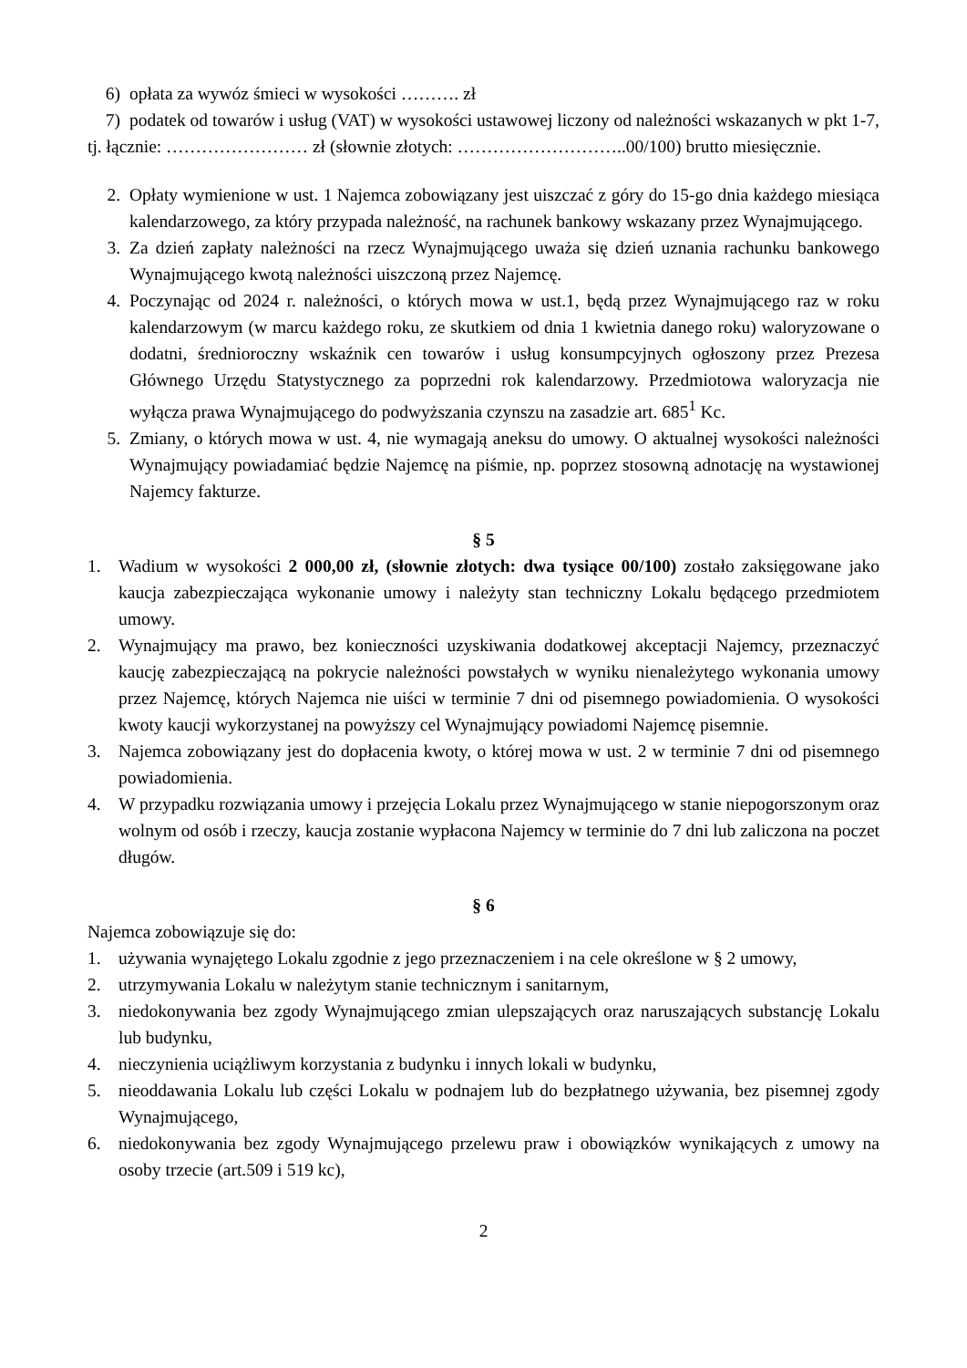6) opłata za wywóz śmieci w wysokości ………. zł
7) podatek od towarów i usług (VAT) w wysokości ustawowej liczony od należności wskazanych w pkt 1-7,
tj. łącznie: …………………… zł (słownie złotych: ………………………..00/100) brutto miesięcznie.
2. Opłaty wymienione w ust. 1 Najemca zobowiązany jest uiszczać z góry do 15-go dnia każdego miesiąca kalendarzowego, za który przypada należność, na rachunek bankowy wskazany przez Wynajmującego.
3. Za dzień zapłaty należności na rzecz Wynajmującego uważa się dzień uznania rachunku bankowego Wynajmującego kwotą należności uiszczoną przez Najemcę.
4. Poczynając od 2024 r. należności, o których mowa w ust.1, będą przez Wynajmującego raz w roku kalendarzowym (w marcu każdego roku, ze skutkiem od dnia 1 kwietnia danego roku) waloryzowane o dodatni, średnioroczny wskaźnik cen towarów i usług konsumpcyjnych ogłoszony przez Prezesa Głównego Urzędu Statystycznego za poprzedni rok kalendarzowy. Przedmiotowa waloryzacja nie wyłącza prawa Wynajmującego do podwyższania czynszu na zasadzie art. 685<sup>1</sup> Kc.
5. Zmiany, o których mowa w ust. 4, nie wymagają aneksu do umowy. O aktualnej wysokości należności Wynajmujący powiadamiać będzie Najemcę na piśmie, np. poprzez stosowną adnotację na wystawionej Najemcy fakturze.
§ 5
1. Wadium w wysokości 2 000,00 zł, (słownie złotych: dwa tysiące 00/100) zostało zaksięgowane jako kaucja zabezpieczająca wykonanie umowy i należyty stan techniczny Lokalu będącego przedmiotem umowy.
2. Wynajmujący ma prawo, bez konieczności uzyskiwania dodatkowej akceptacji Najemcy, przeznaczyć kaucję zabezpieczającą na pokrycie należności powstałych w wyniku nienależytego wykonania umowy przez Najemcę, których Najemca nie uiści w terminie 7 dni od pisemnego powiadomienia. O wysokości kwoty kaucji wykorzystanej na powyższy cel Wynajmujący powiadomi Najemcę pisemnie.
3. Najemca zobowiązany jest do dopłacenia kwoty, o której mowa w ust. 2 w terminie 7 dni od pisemnego powiadomienia.
4. W przypadku rozwiązania umowy i przejęcia Lokalu przez Wynajmującego w stanie niepogorszonym oraz wolnym od osób i rzeczy, kaucja zostanie wypłacona Najemcy w terminie do 7 dni lub zaliczona na poczet długów.
§ 6
Najemca zobowiązuje się do:
1. używania wynajętego Lokalu zgodnie z jego przeznaczeniem i na cele określone w § 2 umowy,
2. utrzymywania Lokalu w należytym stanie technicznym i sanitarnym,
3. niedokonywania bez zgody Wynajmującego zmian ulepszających oraz naruszających substancję Lokalu lub budynku,
4. nieczynienia uciążliwym korzystania z budynku i innych lokali w budynku,
5. nieoddawania Lokalu lub części Lokalu w podnajem lub do bezpłatnego używania, bez pisemnej zgody Wynajmującego,
6. niedokonywania bez zgody Wynajmującego przelewu praw i obowiązków wynikających z umowy na osoby trzecie (art.509 i 519 kc),
2